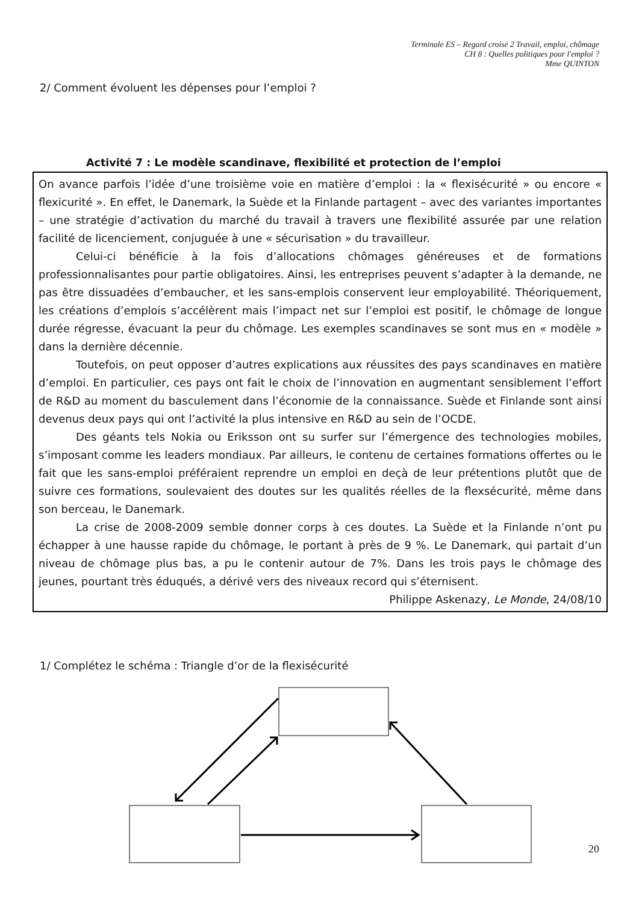Terminale ES – Regard croisé 2 Travail, emploi, chômage
CH 8 : Quelles politiques pour l'emploi ?
Mme QUINTON
2/ Comment évoluent les dépenses pour l’emploi ?
Activité 7 : Le modèle scandinave, flexibilité et protection de l’emploi
On avance parfois l’idée d’une troisième voie en matière d’emploi : la « flexisécurité » ou encore « flexicurité ». En effet, le Danemark, la Suède et la Finlande partagent – avec des variantes importantes – une stratégie d’activation du marché du travail à travers une flexibilité assurée par une relation facilité de licenciement, conjuguée à une « sécurisation » du travailleur.
Celui-ci bénéficie à la fois d’allocations chômages généreuses et de formations professionnalisantes pour partie obligatoires. Ainsi, les entreprises peuvent s’adapter à la demande, ne pas être dissuadées d’embaucher, et les sans-emplois conservent leur employabilité. Théoriquement, les créations d’emplois s’accélèrent mais l’impact net sur l’emploi est positif, le chômage de longue durée régresse, évacuant la peur du chômage. Les exemples scandinaves se sont mus en « modèle » dans la dernière décennie.
Toutefois, on peut opposer d’autres explications aux réussites des pays scandinaves en matière d’emploi. En particulier, ces pays ont fait le choix de l’innovation en augmentant sensiblement l’effort de R&D au moment du basculement dans l’économie de la connaissance. Suède et Finlande sont ainsi devenus deux pays qui ont l’activité la plus intensive en R&D au sein de l’OCDE.
Des géants tels Nokia ou Eriksson ont su surfer sur l’émergence des technologies mobiles, s’imposant comme les leaders mondiaux. Par ailleurs, le contenu de certaines formations offertes ou le fait que les sans-emploi préféraient reprendre un emploi en deçà de leur prétentions plutôt que de suivre ces formations, soulevaient des doutes sur les qualités réelles de la flexsécurité, même dans son berceau, le Danemark.
La crise de 2008-2009 semble donner corps à ces doutes. La Suède et la Finlande n’ont pu échapper à une hausse rapide du chômage, le portant à près de 9 %. Le Danemark, qui partait d’un niveau de chômage plus bas, a pu le contenir autour de 7%. Dans les trois pays le chômage des jeunes, pourtant très éduqués, a dérivé vers des niveaux record qui s’éternisent.
Philippe Askenazy, Le Monde, 24/08/10
1/ Complétez le schéma : Triangle d’or de la flexisécurité
20